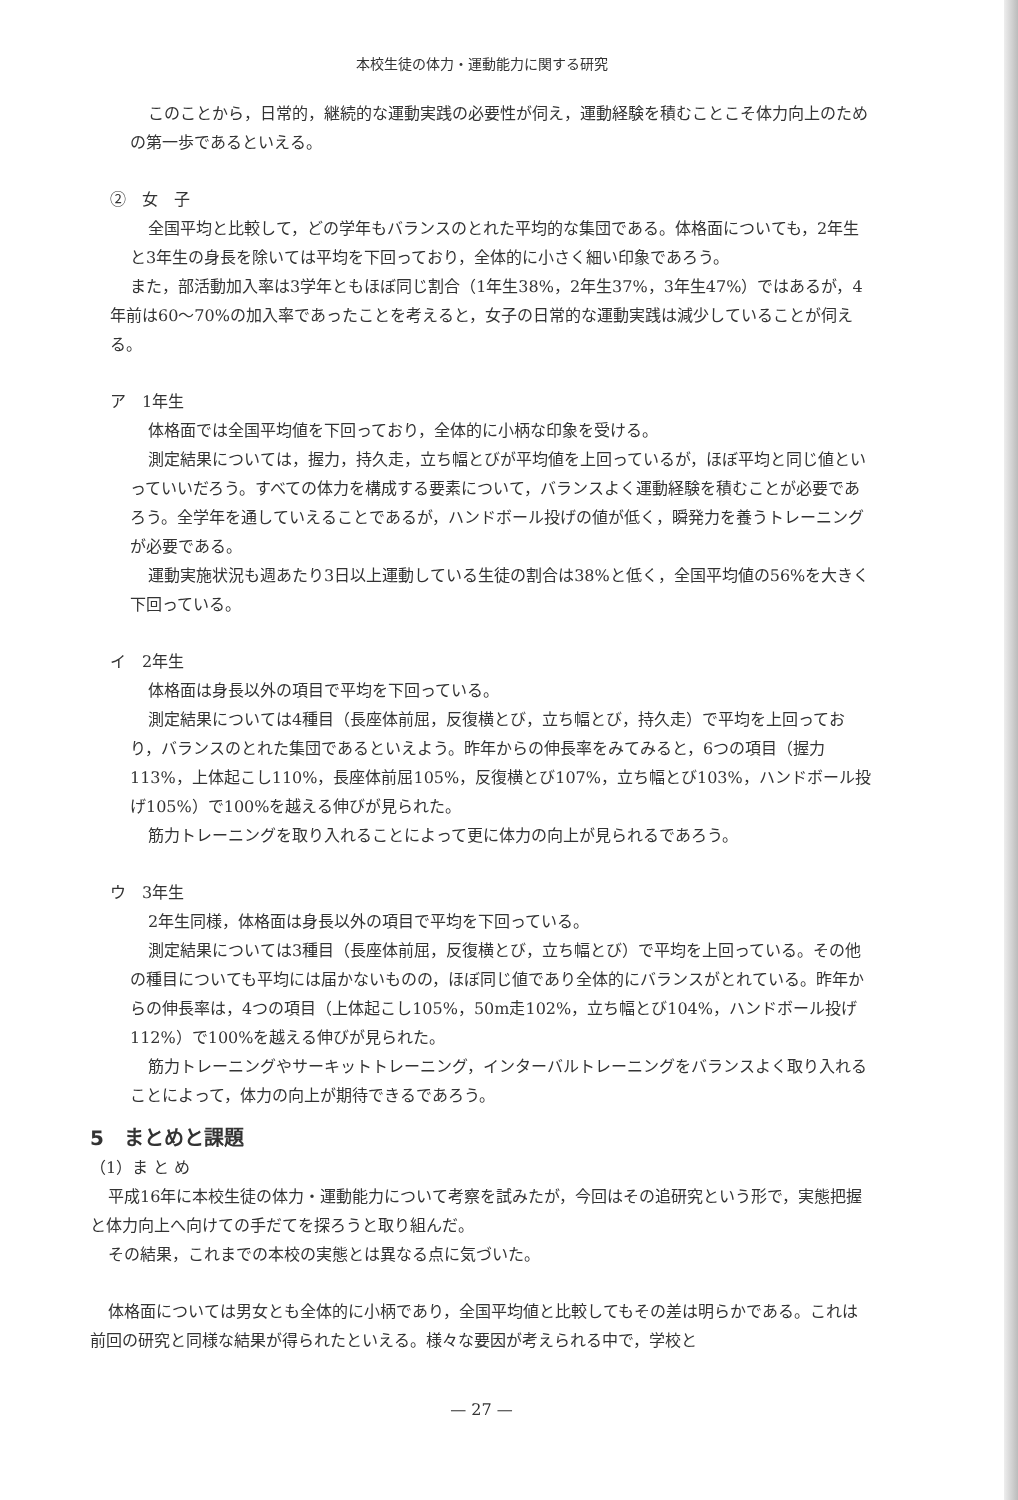本校生徒の体力・運動能力に関する研究
このことから，日常的，継続的な運動実践の必要性が伺え，運動経験を積むことこそ体力向上のための第一歩であるといえる。
②　女　子
全国平均と比較して，どの学年もバランスのとれた平均的な集団である。体格面についても，2年生と3年生の身長を除いては平均を下回っており，全体的に小さく細い印象であろう。
また，部活動加入率は3学年ともほぼ同じ割合（1年生38%，2年生37%，3年生47%）ではあるが，4年前は60～70%の加入率であったことを考えると，女子の日常的な運動実践は減少していることが伺える。
ア　1年生
体格面では全国平均値を下回っており，全体的に小柄な印象を受ける。
測定結果については，握力，持久走，立ち幅とびが平均値を上回っているが，ほぼ平均と同じ値といっていいだろう。すべての体力を構成する要素について，バランスよく運動経験を積むことが必要であろう。全学年を通していえることであるが，ハンドボール投げの値が低く，瞬発力を養うトレーニングが必要である。
運動実施状況も週あたり3日以上運動している生徒の割合は38%と低く，全国平均値の56%を大きく下回っている。
イ　2年生
体格面は身長以外の項目で平均を下回っている。
測定結果については4種目（長座体前屈，反復横とび，立ち幅とび，持久走）で平均を上回っており，バランスのとれた集団であるといえよう。昨年からの伸長率をみてみると，6つの項目（握力113%，上体起こし110%，長座体前屈105%，反復横とび107%，立ち幅とび103%，ハンドボール投げ105%）で100%を越える伸びが見られた。
筋力トレーニングを取り入れることによって更に体力の向上が見られるであろう。
ウ　3年生
2年生同様，体格面は身長以外の項目で平均を下回っている。
測定結果については3種目（長座体前屈，反復横とび，立ち幅とび）で平均を上回っている。その他の種目についても平均には届かないものの，ほぼ同じ値であり全体的にバランスがとれている。昨年からの伸長率は，4つの項目（上体起こし105%，50m走102%，立ち幅とび104%，ハンドボール投げ112%）で100%を越える伸びが見られた。
筋力トレーニングやサーキットトレーニング，インターバルトレーニングをバランスよく取り入れることによって，体力の向上が期待できるであろう。
5　まとめと課題
（1）ま と め
平成16年に本校生徒の体力・運動能力について考察を試みたが，今回はその追研究という形で，実態把握と体力向上へ向けての手だてを探ろうと取り組んだ。
その結果，これまでの本校の実態とは異なる点に気づいた。
体格面については男女とも全体的に小柄であり，全国平均値と比較してもその差は明らかである。これは前回の研究と同様な結果が得られたといえる。様々な要因が考えられる中で，学校と
— 27 —